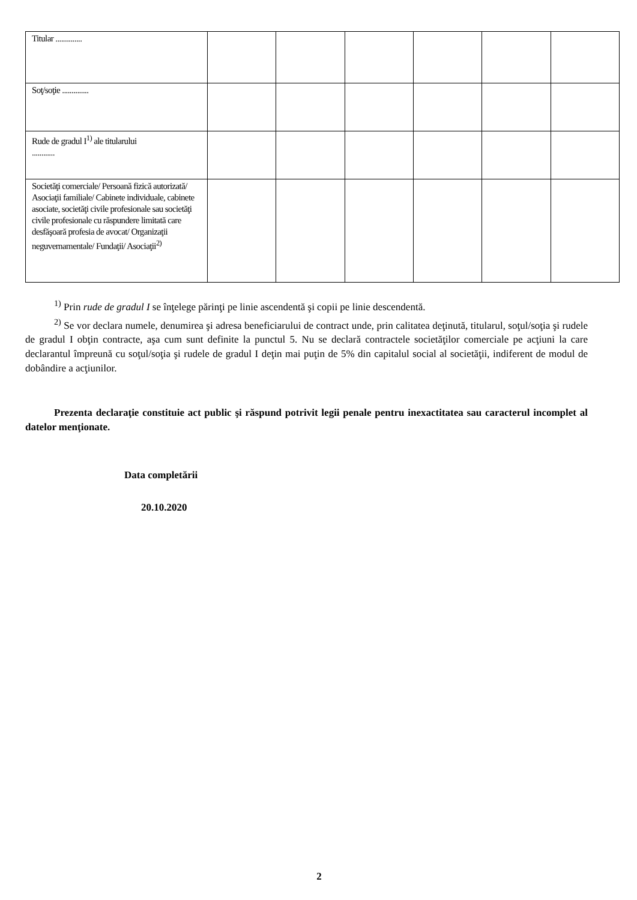| Titular .............. | | | | | | |
| Soţ/soţie .............. | | | | | | |
| Rude de gradul I<sup>1)</sup> ale titularului ............ | | | | | | |
| Societăţi comerciale/ Persoană fizică autorizată/ Asociaţii familiale/ Cabinete individuale, cabinete asociate, societăţi civile profesionale sau societăţi civile profesionale cu răspundere limitată care desfăşoară profesia de avocat/ Organizaţii neguvernamentale/ Fundaţii/ Asociaţii<sup>2)</sup> | | | | | | |
<sup>1)</sup> Prin rude de gradul I se înţelege părinţi pe linie ascendentă şi copii pe linie descendentă.
<sup>2)</sup> Se vor declara numele, denumirea şi adresa beneficiarului de contract unde, prin calitatea deţinută, titularul, soţul/soţia şi rudele de gradul I obţin contracte, aşa cum sunt definite la punctul 5. Nu se declară contractele societăţilor comerciale pe acţiuni la care declarantul împreună cu soţul/soţia şi rudele de gradul I deţin mai puţin de 5% din capitalul social al societăţii, indiferent de modul de dobândire a acţiunilor.
Prezenta declaraţie constituie act public şi răspund potrivit legii penale pentru inexactitatea sau caracterul incomplet al datelor menţionate.
Data completării
20.10.2020
2